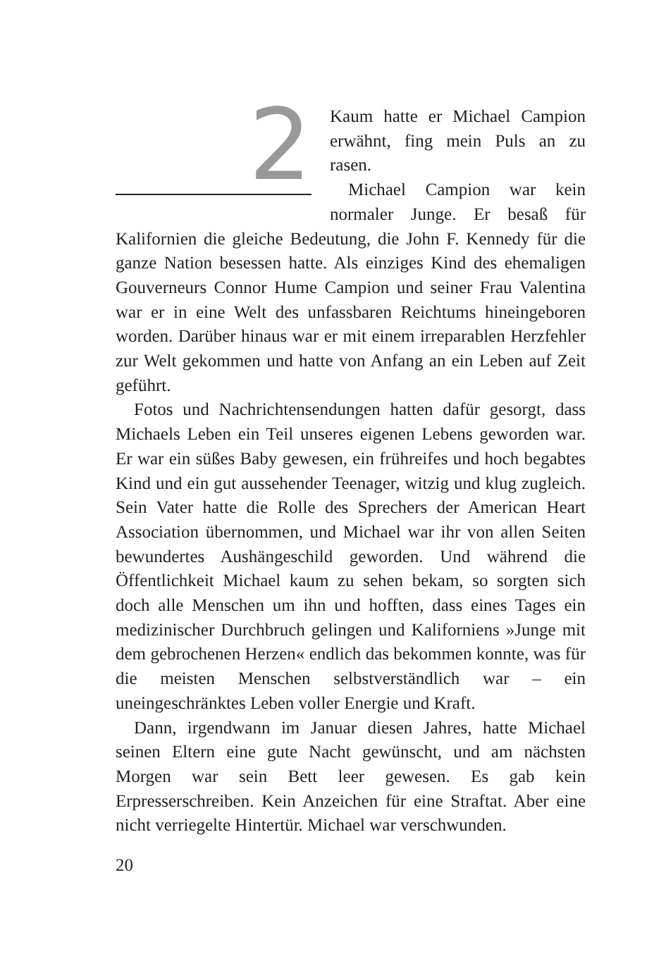2
Kaum hatte er Michael Campion erwähnt, fing mein Puls an zu rasen.
Michael Campion war kein normaler Junge. Er besaß für Kalifornien die gleiche Bedeutung, die John F. Kennedy für die ganze Nation besessen hatte. Als einziges Kind des ehemaligen Gouverneurs Connor Hume Campion und seiner Frau Valentina war er in eine Welt des unfassbaren Reichtums hineingeboren worden. Darüber hinaus war er mit einem irreparablen Herzfehler zur Welt gekommen und hatte von Anfang an ein Leben auf Zeit geführt.
Fotos und Nachrichtensendungen hatten dafür gesorgt, dass Michaels Leben ein Teil unseres eigenen Lebens geworden war. Er war ein süßes Baby gewesen, ein frühreifes und hoch begabtes Kind und ein gut aussehender Teenager, witzig und klug zugleich. Sein Vater hatte die Rolle des Sprechers der American Heart Association übernommen, und Michael war ihr von allen Seiten bewundertes Aushängeschild geworden. Und während die Öffentlichkeit Michael kaum zu sehen bekam, so sorgten sich doch alle Menschen um ihn und hofften, dass eines Tages ein medizinischer Durchbruch gelingen und Kaliforniens »Junge mit dem gebrochenen Herzen« endlich das bekommen konnte, was für die meisten Menschen selbstverständlich war – ein uneingeschränktes Leben voller Energie und Kraft.
Dann, irgendwann im Januar diesen Jahres, hatte Michael seinen Eltern eine gute Nacht gewünscht, und am nächsten Morgen war sein Bett leer gewesen. Es gab kein Erpresserschreiben. Kein Anzeichen für eine Straftat. Aber eine nicht verriegelte Hintertür. Michael war verschwunden.
20